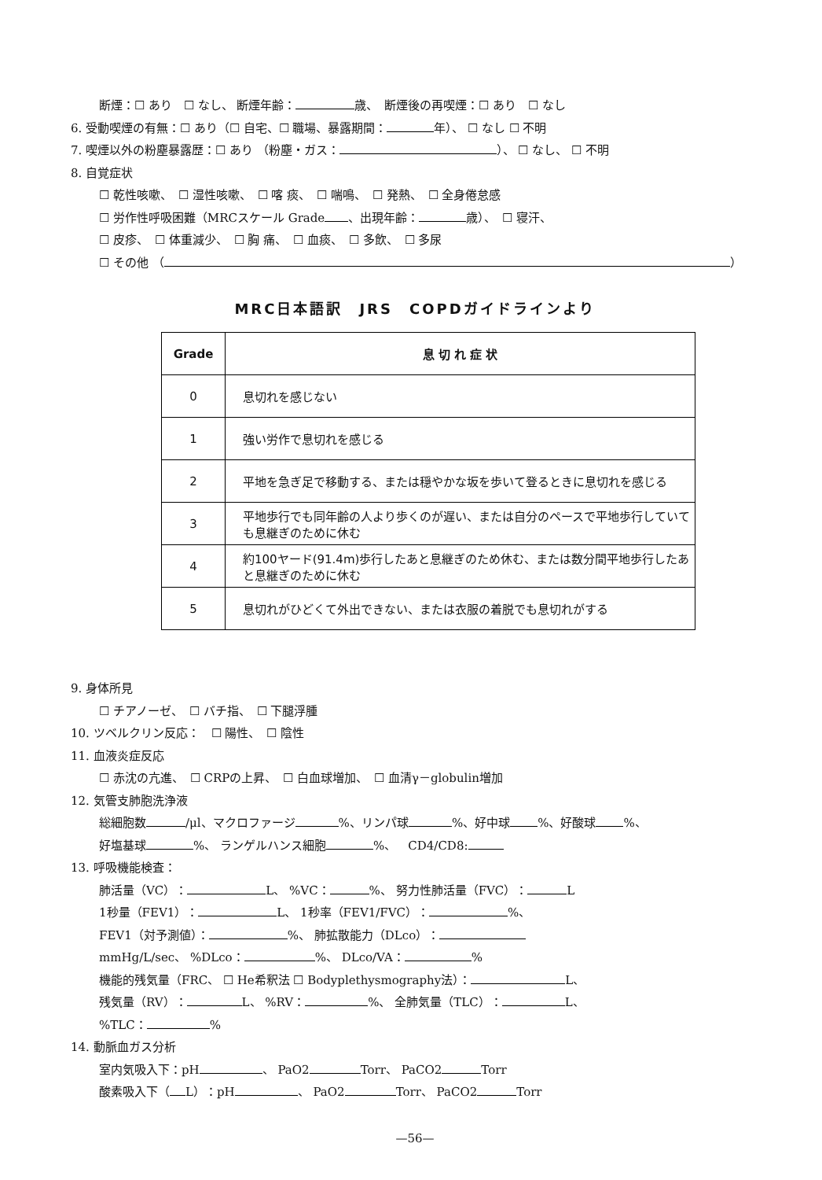断煙：☐ あり　☐ なし、 断煙年齢： 歳、　断煙後の再喫煙：☐ あり　☐ なし
6. 受動喫煙の有無：☐ あり（☐ 自宅、☐ 職場、暴露期間： 年）、 ☐ なし ☐ 不明
7. 喫煙以外の粉塵暴露歴：☐ あり （粉塵・ガス： ）、 ☐ なし、 ☐ 不明
8. 自覚症状
☐ 乾性咳嗽、　☐ 湿性咳嗽、　☐ 喀 痰、　☐ 喘鳴、　☐ 発熱、　☐ 全身倦怠感
☐ 労作性呼吸困難（MRCスケール Grade 、出現年齢： 歳）、　☐ 寝汗、
☐ 皮疹、　☐ 体重減少、　☐ 胸 痛、　☐ 血痰、　☐ 多飲、　☐ 多尿
☐ その他 （ ）
MRC日本語訳　JRS　COPDガイドラインより
| Grade | 息 切 れ 症 状 |
| --- | --- |
| 0 | 息切れを感じない |
| 1 | 強い労作で息切れを感じる |
| 2 | 平地を急ぎ足で移動する、または穏やかな坂を歩いて登るときに息切れを感じる |
| 3 | 平地歩行でも同年齢の人より歩くのが遅い、または自分のペースで平地歩行していても息継ぎのために休む |
| 4 | 約100ヤード(91.4m)歩行したあと息継ぎのため休む、または数分間平地歩行したあと息継ぎのために休む |
| 5 | 息切れがひどくて外出できない、または衣服の着脱でも息切れがする |
9. 身体所見
☐ チアノーゼ、　☐ バチ指、　☐ 下腿浮腫
10. ツベルクリン反応：　☐ 陽性、　☐ 陰性
11. 血液炎症反応
☐ 赤沈の亢進、　☐ CRPの上昇、　☐ 白血球増加、　☐ 血清γ－globulin増加
12. 気管支肺胞洗浄液
総細胞数 /μl、マクロファージ %、リンパ球 %、好中球 %、好酸球 %、
好塩基球 %、 ランゲルハンス細胞 %、　CD4/CD8:
13. 呼吸機能検査：
肺活量（VC）： L、 %VC： %、 努力性肺活量（FVC）： L
1秒量（FEV1）： L、 1秒率（FEV1/FVC）： %、
FEV1（対予測値）： %、 肺拡散能力（DLco）：
mmHg/L/sec、 %DLco： %、 DLco/VA： %
機能的残気量（FRC、 ☐ He希釈法 ☐ Bodyplethysmography法）： L、
残気量（RV）： L、 %RV： %、 全肺気量（TLC）： L、
%TLC： %
14. 動脈血ガス分析
室内気吸入下：pH 、 PaO2 Torr、 PaCO2 Torr
酸素吸入下（ L）：pH 、 PaO2 Torr、 PaCO2 Torr
—56—